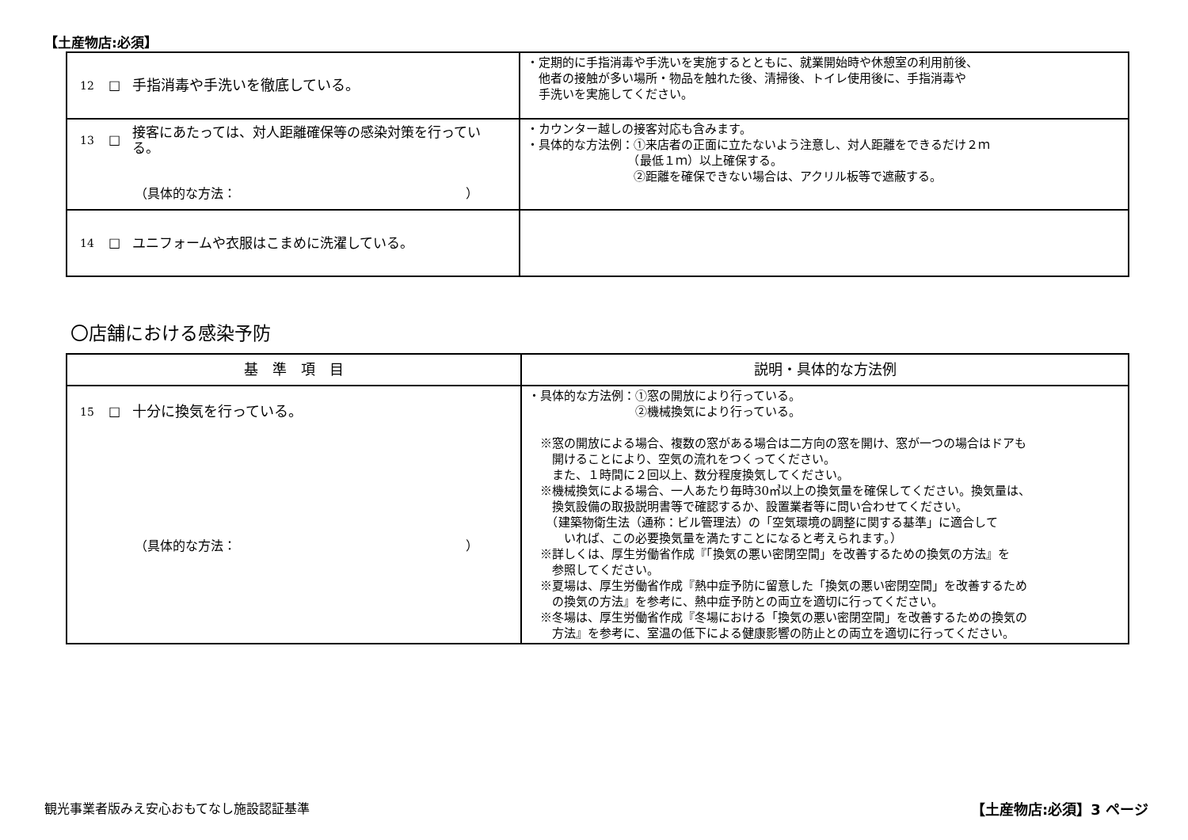【土産物店:必須】
| 12 □ 手指消毒や手洗いを徹底している。 | ・定期的に手指消毒や手洗いを実施するとともに、就業開始時や休憩室の利用前後、 他者の接触が多い場所・物品を触れた後、清掃後、トイレ使用後に、手指消毒や 手洗いを実施してください。 |
| 13 □ 接客にあたっては、対人距離確保等の感染対策を行っている。 （具体的な方法： ） | ・カウンター越しの接客対応も含みます。 ・具体的な方法例：①来店者の正面に立たないよう注意し、対人距離をできるだけ２ｍ （最低１ｍ）以上確保する。 ②距離を確保できない場合は、アクリル板等で遮蔽する。 |
| 14 □ ユニフォームや衣服はこまめに洗濯している。 | |
〇店舗における感染予防
| 基 準 項 目 | 説明・具体的な方法例 |
| --- | --- |
| 15 □ 十分に換気を行っている。 （具体的な方法： ） | ・具体的な方法例：①窓の開放により行っている。 ②機械換気により行っている。 ※窓の開放による場合、複数の窓がある場合は二方向の窓を開け、窓が一つの場合はドアも 開けることにより、空気の流れをつくってください。 また、１時間に２回以上、数分程度換気してください。 ※機械換気による場合、一人あたり毎時30㎥以上の換気量を確保してください。換気量は、 換気設備の取扱説明書等で確認するか、設置業者等に問い合わせてください。 （建築物衛生法（通称：ビル管理法）の「空気環境の調整に関する基準」に適合して いれば、この必要換気量を満たすことになると考えられます。） ※詳しくは、厚生労働省作成『「換気の悪い密閉空間」を改善するための換気の方法』を 参照してください。 ※夏場は、厚生労働省作成『熱中症予防に留意した「換気の悪い密閉空間」を改善するため の換気の方法』を参考に、熱中症予防との両立を適切に行ってください。 ※冬場は、厚生労働省作成『冬場における「換気の悪い密閉空間」を改善するための換気の 方法』を参考に、室温の低下による健康影響の防止との両立を適切に行ってください。 |
観光事業者版みえ安心おもてなし施設認証基準
【土産物店:必須】3 ページ